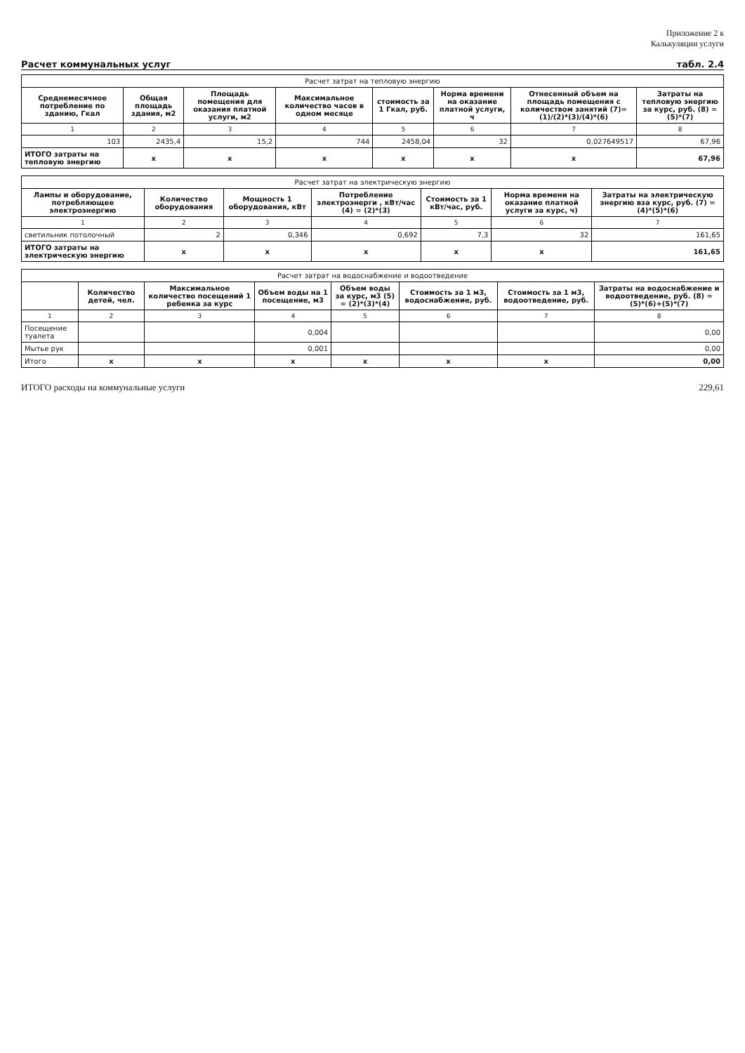Приложение 2 к
Калькуляции услуги
Расчет коммунальных услуг табл. 2.4
| Расчет затрат на тепловую энергию | | | | | | | |
| --- | --- | --- | --- | --- | --- | --- | --- |
| Среднемесячное потребление по зданию, Гкал | Общая площадь здания, м2 | Площадь помещения для оказания платной услуги, м2 | Максимальное количество часов в одном месяце | стоимость за 1 Гкал, руб. | Норма времени на оказание платной услуги, ч | Отнесенный объем на площадь помещения с количеством занятий (7)=(1)/(2)*(3)/(4)*(6) | Затраты на тепловую энергию за курс, руб. (8) = (5)*(7) |
| 1 | 2 | 3 | 4 | 5 | 6 | 7 | 8 |
| 103 | 2435,4 | 15,2 | 744 | 2458,04 | 32 | 0,027649517 | 67,96 |
| ИТОГО затраты на тепловую энергию | x | x | x | x | x | x | 67,96 |
| Расчет затрат на электрическую энергию | | | | | | |
| --- | --- | --- | --- | --- | --- | --- |
| Лампы и оборудование, потребляющее электроэнергию | Количество оборудования | Мощность 1 оборудования, кВт | Потребление электроэнерги , кВт/час (4) = (2)*(3) | Стоимость за 1 кВт/час, руб. | Норма времени на оказание платной услуги за курс, ч) | Затраты на электрическую энергию вза курс, руб. (7) = (4)*(5)*(6) |
| 1 | 2 | 3 | 4 | 5 | 6 | 7 |
| светильник потолочный | 2 | 0,346 | 0,692 | 7,3 | 32 | 161,65 |
| ИТОГО затраты на электрическую энергию | x | x | x | x | x | 161,65 |
| Расчет затрат на водоснабжение и водоотведение | | | | | | | |
| --- | --- | --- | --- | --- | --- | --- | --- |
| | Количество детей, чел. | Максимальное количество посещений 1 ребенка за курс | Объем воды на 1 посещение, м3 | Объем воды за курс, м3 (5) = (2)*(3)*(4) | Стоимость за 1 м3, водоснабжение, руб. | Стоимость за 1 м3, водоотведение, руб. | Затраты на водоснабжение и водоотведение, руб. (8) = (5)*(6)+(5)*(7) |
| 1 | 2 | 3 | 4 | 5 | 6 | 7 | 8 |
| Посещение туалета | | | 0,004 | | | | 0,00 |
| Мытье рук | | | 0,001 | | | | 0,00 |
| Итого | x | x | x | x | x | x | 0,00 |
ИТОГО расходы на коммунальные услуги 229,61